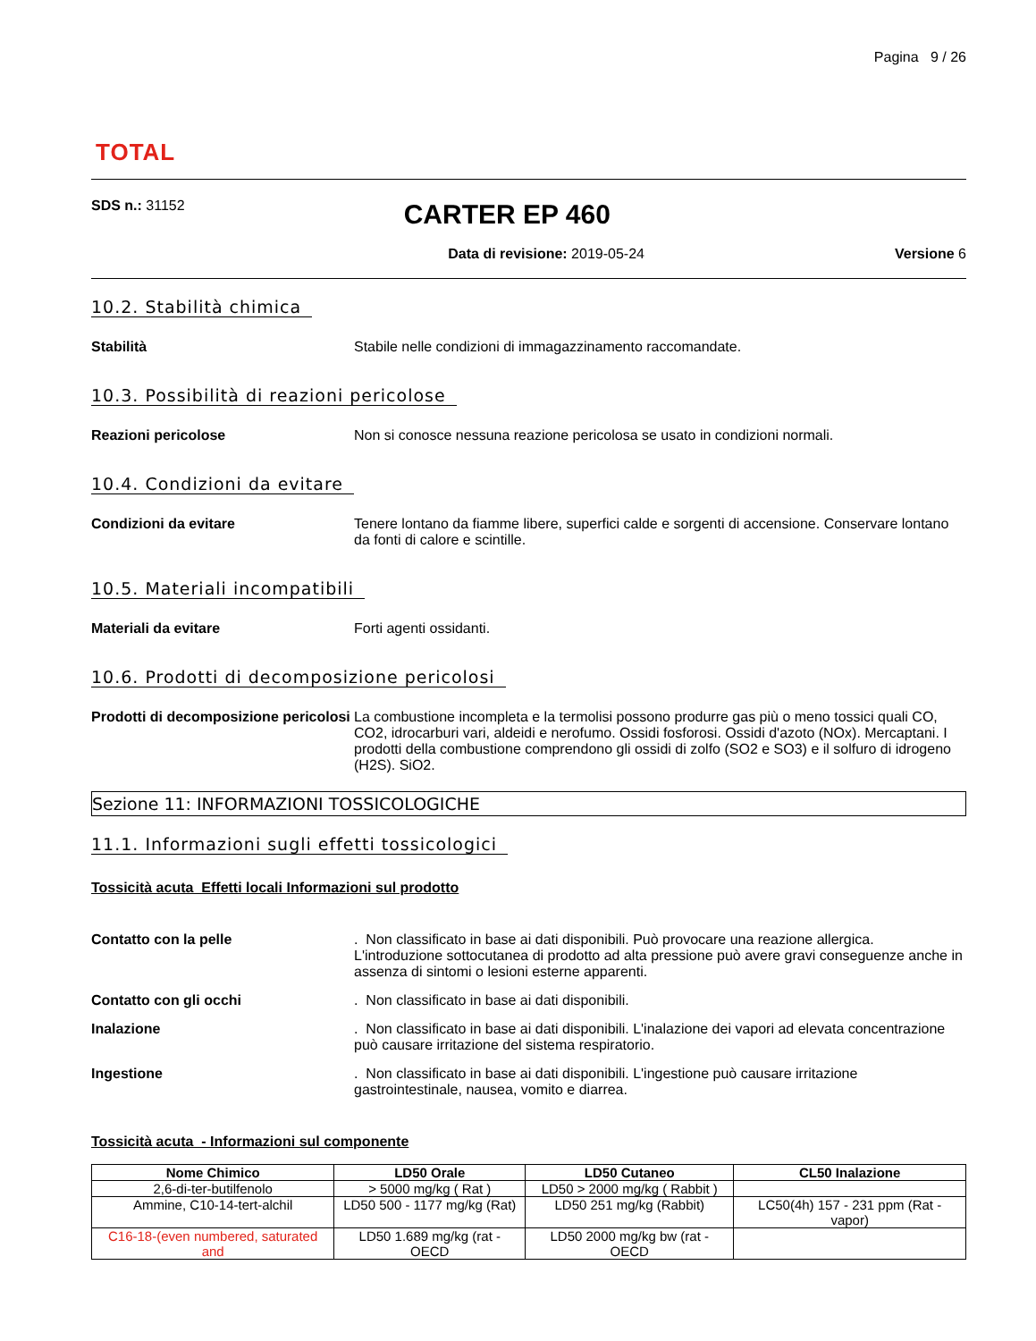TOTAL
Pagina 9 / 26
SDS n.: 31152
CARTER EP 460
Data di revisione: 2019-05-24 Versione 6
10.2. Stabilità chimica
Stabilità Stabile nelle condizioni di immagazzinamento raccomandate.
10.3. Possibilità di reazioni pericolose
Reazioni pericolose Non si conosce nessuna reazione pericolosa se usato in condizioni normali.
10.4. Condizioni da evitare
Condizioni da evitare Tenere lontano da fiamme libere, superfici calde e sorgenti di accensione. Conservare lontano da fonti di calore e scintille.
10.5. Materiali incompatibili
Materiali da evitare Forti agenti ossidanti.
10.6. Prodotti di decomposizione pericolosi
Prodotti di decomposizione pericolosi
La combustione incompleta e la termolisi possono produrre gas più o meno tossici quali CO, CO2, idrocarburi vari, aldeidi e nerofumo. Ossidi fosforosi. Ossidi d'azoto (NOx). Mercaptani. I prodotti della combustione comprendono gli ossidi di zolfo (SO2 e SO3) e il solfuro di idrogeno (H2S). SiO2.
Sezione 11: INFORMAZIONI TOSSICOLOGICHE
11.1. Informazioni sugli effetti tossicologici
Tossicità acuta Effetti locali Informazioni sul prodotto
Contatto con la pelle . Non classificato in base ai dati disponibili. Può provocare una reazione allergica. L'introduzione sottocutanea di prodotto ad alta pressione può avere gravi conseguenze anche in assenza di sintomi o lesioni esterne apparenti.
Contatto con gli occhi . Non classificato in base ai dati disponibili.
Inalazione . Non classificato in base ai dati disponibili. L'inalazione dei vapori ad elevata concentrazione può causare irritazione del sistema respiratorio.
Ingestione . Non classificato in base ai dati disponibili. L'ingestione può causare irritazione gastrointestinale, nausea, vomito e diarrea.
Tossicità acuta - Informazioni sul componente
| Nome Chimico | LD50 Orale | LD50 Cutaneo | CL50 Inalazione |
| --- | --- | --- | --- |
| 2,6-di-ter-butilfenolo | > 5000 mg/kg ( Rat ) | LD50 > 2000 mg/kg ( Rabbit ) | |
| Ammine, C10-14-tert-alchil | LD50 500 - 1177 mg/kg (Rat) | LD50 251 mg/kg (Rabbit) | LC50(4h) 157 - 231 ppm (Rat - vapor) |
| C16-18-(even numbered, saturated and | LD50 1.689 mg/kg (rat - OECD | LD50 2000 mg/kg bw (rat - OECD | |